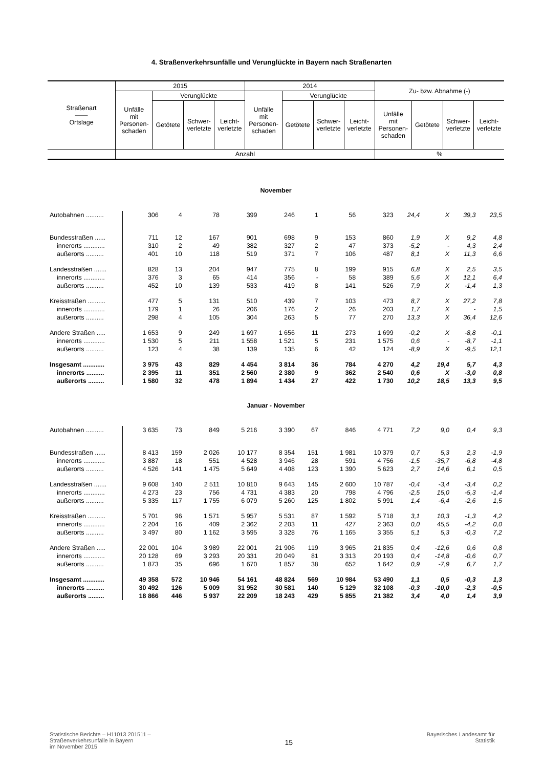4. Straßenverkehrsunfälle und Verunglückte in Bayern nach Straßenarten
| Straßenart —— Ortslage | 2015 | | | | 2014 | | | | Zu- bzw. Abnahme (-) | | | |
| --- | --- | --- | --- | --- | --- | --- | --- | --- | --- | --- | --- | --- |
| | Unfälle mit Personen- schaden | Verunglückte | | | Unfälle mit Personen- schaden | Verunglückte | | | | | | |
| | | Getötete | Schwer- verletzte | Leicht- verletzte | | Getötete | Schwer- verletzte | Leicht- verletzte | Unfälle mit Personen- schaden | Getötete | Schwer- verletzte | Leicht- verletzte |
| | Anzahl | | | | | | | | % | | | |
| November | | | | | | | | | | | | |
| Autobahnen .......... | 306 | 4 | 78 | 399 | 246 | 1 | 56 | 323 | 24,4 | X | 39,3 | 23,5 |
| Bundesstraßen ...... | 711 | 12 | 167 | 901 | 698 | 9 | 153 | 860 | 1,9 | X | 9,2 | 4,8 |
| innerorts ............ | 310 | 2 | 49 | 382 | 327 | 2 | 47 | 373 | -5,2 | - | 4,3 | 2,4 |
| außerorts .......... | 401 | 10 | 118 | 519 | 371 | 7 | 106 | 487 | 8,1 | X | 11,3 | 6,6 |
| Landesstraßen ....... | 828 | 13 | 204 | 947 | 775 | 8 | 199 | 915 | 6,8 | X | 2,5 | 3,5 |
| innerorts ............ | 376 | 3 | 65 | 414 | 356 | - | 58 | 389 | 5,6 | X | 12,1 | 6,4 |
| außerorts .......... | 452 | 10 | 139 | 533 | 419 | 8 | 141 | 526 | 7,9 | X | -1,4 | 1,3 |
| Kreisstraßen .......... | 477 | 5 | 131 | 510 | 439 | 7 | 103 | 473 | 8,7 | X | 27,2 | 7,8 |
| innerorts ............ | 179 | 1 | 26 | 206 | 176 | 2 | 26 | 203 | 1,7 | X | - | 1,5 |
| außerorts .......... | 298 | 4 | 105 | 304 | 263 | 5 | 77 | 270 | 13,3 | X | 36,4 | 12,6 |
| Andere Straßen ..... | 1 653 | 9 | 249 | 1 697 | 1 656 | 11 | 273 | 1 699 | -0,2 | X | -8,8 | -0,1 |
| innerorts ............ | 1 530 | 5 | 211 | 1 558 | 1 521 | 5 | 231 | 1 575 | 0,6 | - | -8,7 | -1,1 |
| außerorts .......... | 123 | 4 | 38 | 139 | 135 | 6 | 42 | 124 | -8,9 | X | -9,5 | 12,1 |
| Insgesamt ............ | 3 975 | 43 | 829 | 4 454 | 3 814 | 36 | 784 | 4 270 | 4,2 | 19,4 | 5,7 | 4,3 |
| innerorts .......... | 2 395 | 11 | 351 | 2 560 | 2 380 | 9 | 362 | 2 540 | 0,6 | X | -3,0 | 0,8 |
| außerorts ......... | 1 580 | 32 | 478 | 1 894 | 1 434 | 27 | 422 | 1 730 | 10,2 | 18,5 | 13,3 | 9,5 |
| Januar - November | | | | | | | | | | | | |
| Autobahnen .......... | 3 635 | 73 | 849 | 5 216 | 3 390 | 67 | 846 | 4 771 | 7,2 | 9,0 | 0,4 | 9,3 |
| Bundesstraßen ...... | 8 413 | 159 | 2 026 | 10 177 | 8 354 | 151 | 1 981 | 10 379 | 0,7 | 5,3 | 2,3 | -1,9 |
| innerorts ............ | 3 887 | 18 | 551 | 4 528 | 3 946 | 28 | 591 | 4 756 | -1,5 | -35,7 | -6,8 | -4,8 |
| außerorts .......... | 4 526 | 141 | 1 475 | 5 649 | 4 408 | 123 | 1 390 | 5 623 | 2,7 | 14,6 | 6,1 | 0,5 |
| Landesstraßen ....... | 9 608 | 140 | 2 511 | 10 810 | 9 643 | 145 | 2 600 | 10 787 | -0,4 | -3,4 | -3,4 | 0,2 |
| innerorts ............ | 4 273 | 23 | 756 | 4 731 | 4 383 | 20 | 798 | 4 796 | -2,5 | 15,0 | -5,3 | -1,4 |
| außerorts .......... | 5 335 | 117 | 1 755 | 6 079 | 5 260 | 125 | 1 802 | 5 991 | 1,4 | -6,4 | -2,6 | 1,5 |
| Kreisstraßen .......... | 5 701 | 96 | 1 571 | 5 957 | 5 531 | 87 | 1 592 | 5 718 | 3,1 | 10,3 | -1,3 | 4,2 |
| innerorts ............ | 2 204 | 16 | 409 | 2 362 | 2 203 | 11 | 427 | 2 363 | 0,0 | 45,5 | -4,2 | 0,0 |
| außerorts .......... | 3 497 | 80 | 1 162 | 3 595 | 3 328 | 76 | 1 165 | 3 355 | 5,1 | 5,3 | -0,3 | 7,2 |
| Andere Straßen ..... | 22 001 | 104 | 3 989 | 22 001 | 21 906 | 119 | 3 965 | 21 835 | 0,4 | -12,6 | 0,6 | 0,8 |
| innerorts ............ | 20 128 | 69 | 3 293 | 20 331 | 20 049 | 81 | 3 313 | 20 193 | 0,4 | -14,8 | -0,6 | 0,7 |
| außerorts .......... | 1 873 | 35 | 696 | 1 670 | 1 857 | 38 | 652 | 1 642 | 0,9 | -7,9 | 6,7 | 1,7 |
| Insgesamt ............ | 49 358 | 572 | 10 946 | 54 161 | 48 824 | 569 | 10 984 | 53 490 | 1,1 | 0,5 | -0,3 | 1,3 |
| innerorts .......... | 30 492 | 126 | 5 009 | 31 952 | 30 581 | 140 | 5 129 | 32 108 | -0,3 | -10,0 | -2,3 | -0,5 |
| außerorts ......... | 18 866 | 446 | 5 937 | 22 209 | 18 243 | 429 | 5 855 | 21 382 | 3,4 | 4,0 | 1,4 | 3,9 |
Statistische Berichte – H11013 201511 –
Straßenverkehrsunfälle in Bayern
im November 2015
15
Bayerisches Landesamt für
Statistik